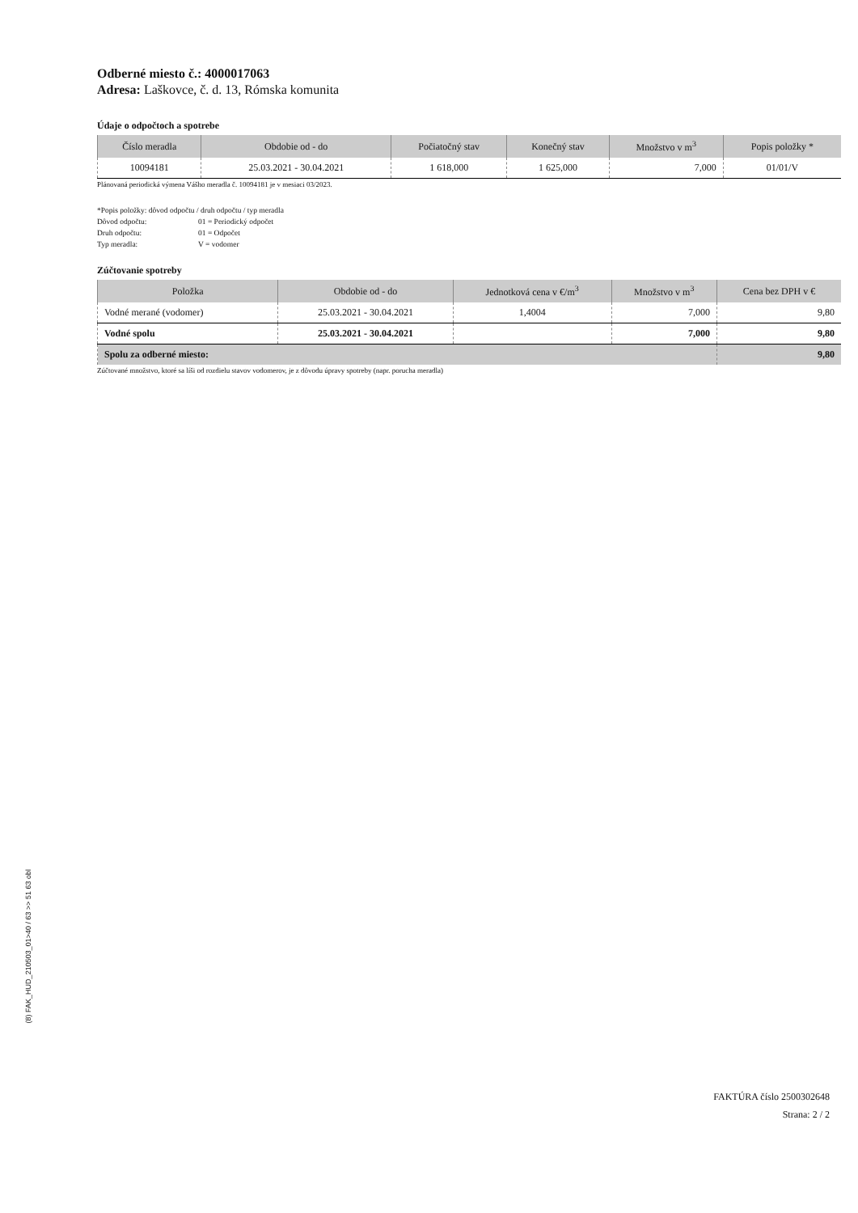Odberné miesto č.: 4000017063
Adresa: Laškovce, č. d. 13, Rómska komunita
Údaje o odpočtoch a spotrebe
| Číslo meradla | Obdobie od - do | Počiatočný stav | Konečný stav | Množstvo v m<sup>3</sup> | Popis položky * |
| --- | --- | --- | --- | --- | --- |
| 10094181 | 25.03.2021 - 30.04.2021 | 1 618,000 | 1 625,000 | 7,000 | 01/01/V |
Plánovaná periodická výmena Vášho meradla č. 10094181 je v mesiaci 03/2023.
*Popis položky: dôvod odpočtu / druh odpočtu / typ meradla
Dôvod odpočtu: 01 = Periodický odpočet
Druh odpočtu: 01 = Odpočet
Typ meradla: V = vodomer
Zúčtovanie spotreby
| Položka | Obdobie od - do | Jednotková cena v €/m<sup>3</sup> | Množstvo v m<sup>3</sup> | Cena bez DPH v € |
| --- | --- | --- | --- | --- |
| Vodné merané (vodomer) | 25.03.2021 - 30.04.2021 | 1,4004 | 7,000 | 9,80 |
| Vodné spolu | 25.03.2021 - 30.04.2021 | | 7,000 | 9,80 |
| Spolu za odberné miesto: | | | | 9,80 |
Zúčtované množstvo, ktoré sa líši od rozdielu stavov vodomerov, je z dôvodu úpravy spotreby (napr. porucha meradla)
(8) FAK_HUD_210503_01>40 / 63 >> 51 63 obl
FAKTÚRA číslo 2500302648
Strana: 2 / 2